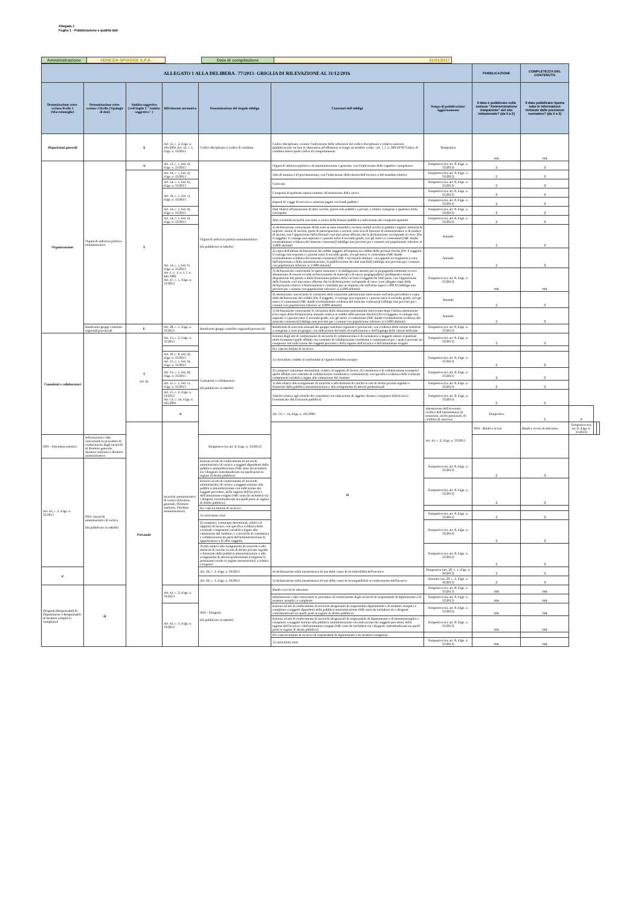Allegato 1
Foglio 1 - Pubblicazione e qualità dati
| Amministrazione | VENEZIA SPIAGGE S.P.A. | | Data di compilazione | 31/01/2017 |
| ALLEGATO 1 ALLA DELIBERA . 77/2013- GRIGLIA DI RILEVAZIONE AL 31/12/2016 | | | | | | | PUBBLICAZIONE | COMPLETEZZA DEL CONTENUTO | | | |
| Denominazione sotto-sezione livello 1 (Macrofamiglie) | Denominazione sotto-sezione 2 livello (Tipologie di dati) | Ambito soggettivo (vedi foglio 3 "Ambito soggettivo" ) | Riferimento normativo | Denominazione del singolo obbligo | Contenuti dell'obbligo | Tempo di pubblicazione/ Aggiornamento | Il dato è pubblicato nella sezione "Amministrazione trasparente" del sito istituzionale? (da 0 a 2) | Il dato pubblicato riporta tutte le informazioni richieste dalle previsioni normative? (da 0 a 3) | | | |
| Disposizioni generali | | A | Art. 55, c. 2, d.lgs. n. 165/2001 Art. 12, c. 1, d.lgs. n. 33/2013 | Codice disciplinare e codice di condotta | Codice disciplinare, recante l'indicazione delle infrazioni del codice disciplinare e relative sanzioni (pubblicazione on line in alternativa all'affissione in luogo accessibile a tutti - art. 7, l. n. 300/1970) Codice di condotta inteso quale codice di comportamento | Tempestivo | n/a | n/a | | | |
| Organizzazione | Organi di indirizzo politico-amministrativo | A | Art. 13, c. 1, lett. a), d.lgs. n. 33/2013 | Organi di indirizzo politico-amministrativo (da pubblicare in tabelle) | Organi di indirizzo politico e di amministrazione e gestione, con l'indicazione delle rispettive competenze | Tempestivo (ex art. 8, d.lgs. n. 33/2013) | 2 | 3 | | | |
| | | T | Art. 14, c. 1, lett. a), d.lgs. n. 33/2013 | | Atto di nomina o di proclamazione, con l'indicazione della durata dell'incarico o del mandato elettivo | Tempestivo (ex art. 8, d.lgs. n. 33/2013) | 2 | 3 | | | |
| | | | Art. 14, c. 1, lett. b), d.lgs. n. 33/2013 | | Curricula | Tempestivo (ex art. 8, d.lgs. n. 33/2013) | 2 | 3 | | | |
| | | | Art. 14, c. 1, lett. c), d.lgs. n. 33/2013 | | Compensi di qualsiasi natura connessi all'assunzione della carica | Tempestivo (ex art. 8, d.lgs. n. 33/2013) | 2 | 3 | | | |
| | | | | | Importi di viaggi di servizio e missioni pagati con fondi pubblici | Tempestivo (ex art. 8, d.lgs. n. 33/2013) | 2 | 3 | | | |
| | | | Art. 14, c. 1, lett. d), d.lgs. n. 33/2013 | | Dati relativi all'assunzione di altre cariche, presso enti pubblici o privati, e relativi compensi a qualsiasi titolo corrisposti | Tempestivo (ex art. 8, d.lgs. n. 33/2013) | 2 | 3 | | | |
| | | | Art. 14, c. 1, lett. e), d.lgs. n. 33/2013 | | Altri eventuali incarichi con oneri a carico della finanza pubblica e indicazione dei compensi spettanti | Tempestivo (ex art. 8, d.lgs. n. 33/2013) | 2 | 3 | | | |
| | | | Art. 14, c. 1, lett. f), d.lgs. n. 33/2013 Art. 1, c. 1, n. 5, l. n. 441/1982 Art. 47, c. 1, d.lgs. n. 33/2013 | | 1) dichiarazione concernente diritti reali su beni immobili e su beni mobili iscritti in pubblici registri, titolarità di imprese, azioni di società, quote di partecipazione a società, esercizio di funzioni di amministratore o di sindaco di società, con l'apposizione della formula «sul mio onore affermo che la dichiarazione corrisponde al vero» [Per il soggetto, il coniuge non separato e i parenti entro il secondo grado, ove gli stessi vi consentano (NB: dando eventualmente evidenza del mancato consenso)] (obbligo non previsto per i comuni con popolazione inferiore ai 15000 abitanti) | Annuale | 2 | 3 | | | |
| | | | | | 2) copia dell'ultima dichiarazione dei redditi soggetti all'imposta sui redditi delle persone fisiche [Per il soggetto, il coniuge non separato e i parenti entro il secondo grado, ove gli stessi vi consentano (NB: dando eventualmente evidenza del mancato consenso)] (NB: è necessario limitare, con appositi accorgimenti a cura dell'interessato o della amministrazione, la pubblicazione dei dati sensibili) (obbligo non previsto per i comuni con popolazione inferiore ai 15000 abitanti) | Annuale | 2 | 3 | | | |
| | | | | | 3) dichiarazione concernente le spese sostenute e le obbligazioni assunte per la propaganda elettorale ovvero attestazione di essersi avvalsi esclusivamente di materiali e di mezzi propagandistici predisposti e messi a disposizione dal partito o dalla formazione politica della cui lista il soggetto ha fatto parte, con l'apposizione della formula «sul mio onore affermo che la dichiarazione corrisponde al vero» (con allegate copie delle dichiarazioni relative a finanziamenti e contributi per un importo che nell'anno superi 5.000 €) (obbligo non previsto per i comuni con popolazione inferiore ai 15000 abitanti) | Tempestivo (ex art. 8, d.lgs. n. 33/2013) | n/a | n/a | | | |
| | | | | | 4) attestazione concernente le variazioni della situazione patrimoniale intervenute nell'anno precedente e copia della dichiarazione dei redditi [Per il soggetto, il coniuge non separato e i parenti entro il secondo grado, ove gli stessi vi consentano (NB: dando eventualmente evidenza del mancato consenso)] (obbligo non previsto per i comuni con popolazione inferiore ai 15000 abitanti) | Annuale | 2 | 3 | | | |
| | | | | | 5) dichiarazione concernente le variazioni della situazione patrimoniale intervenute dopo l'ultima attestazione (con copia della dichiarazione annuale relativa ai redditi delle persone fisiche) [Per il soggetto, il coniuge non separato e i parenti entro il secondo grado, ove gli stessi vi consentano (NB: dando eventualmente evidenza del mancato consenso)] (obbligo non previsto per i comuni con popolazione inferiore ai 15000 abitanti) | Annuale | 2 | 3 | | | |
| | Rendiconti gruppi consiliari regionali/provinciali | E | Art. 28, c. 1, d.lgs. n. 33/2013 | Rendiconti gruppi consiliari regionali/provinciali | Rendiconti di esercizio annuale dei gruppi consiliari regionali e provinciali, con evidenza delle risorse trasferite o assegnate a ciascun gruppo, con indicazione del titolo di trasferimento e dell'impiego delle risorse utilizzate | Tempestivo (ex art. 8, d.lgs. n. 33/2013) | | | | | |
| Consulenti e collaboratori | | T (ex A) | Art. 15, c. 2, d.lgs. n. 33/2013 | Consulenti e collaboratori (da pubblicare in tabelle) | Estremi degli atti di conferimento di incarichi di collaborazione o di consulenza a soggetti esterni a qualsiasi titolo (compresi quelli affidati con contratto di collaborazione coordinata e continuativa) per i quali è previsto un compenso con indicazione dei soggetti percettori, della ragione dell'incarico e dell'ammontare erogato | Tempestivo (ex art. 8, d.lgs. n. 33/2013) | 2 | 3 | | | |
| | | | | | Per ciascun titolare di incarico: | | | | | | |
| | | | Art. 10, c. 8, lett. d), d.lgs. n. 33/2013 Art. 15, c. 1, lett. b), d.lgs. n. 33/2013 | | 1) curriculum, redatto in conformità al vigente modello europeo | Tempestivo (ex art. 8, d.lgs. n. 33/2013) | 2 | 3 | | | |
| | | | Art. 15, c. 1, lett. d), d.lgs. n. 33/2013 | | 2) compensi comunque denominati, relativi al rapporto di lavoro, di consulenza o di collaborazione (compresi quelli affidati con contratto di collaborazione coordinata e continuativa), con specifica evidenza delle eventuali componenti variabili o legate alla valutazione del risultato | Tempestivo (ex art. 8, d.lgs. n. 33/2013) | 2 | 3 | | | |
| | | | Art. 15, c. 1, lett. c), d.lgs. n. 33/2013 | | 3) dati relativi allo svolgimento di incarichi o alla titolarità di cariche in enti di diritto privato regolati o finanziati dalla pubblica amministrazione o allo svolgimento di attività professionali | Tempestivo (ex art. 8, d.lgs. n. 33/2013) | 2 | 3 | | | |
| | | | Art. 15, c. 2, d.lgs. n. 33/2013 Art. 53, c. 14, d.lgs. n. 165/2001 | | Tabelle relative agli elenchi dei consulenti con indicazione di oggetto, durata e compenso dell'incarico (comunicate alla Funzione pubblica) | Tempestivo (ex art. 8, d.lgs. n. 33/2013) | 2 | 3 | | | |
| | | | A | | Art. 53, c. 14, d.lgs. n. 165/2001 | Attestazione dell'avvenuta verifica dell'insussistenza di situazioni, anche potenziali, di conflitto di interesse | Tempestivo | 2 | 3 | | |
| | | Personale | Incarichi amministrativi di vertice (Direttore generale, Direttore sanitario, Direttore amministrativo) | | H | Art. 41, c. 2, d.lgs. n. 33/2013 | SSN - Bandi e avvisi | Bandi e avvisi di selezione | Tempestivo (ex art. 8, d.lgs. n. 33/2013) | | |
| SSN - Procedure selettive | Informazioni e dati concernenti le procedure di conferimento degli incarichi di direttore generale, direttore sanitario e direttore amministrativo | | | Tempestivo (ex art. 8, d.lgs. n. 33/2013) | | | | | | | |
| Art. 41, c. 3, d.lgs. n. 33/2013 | SSN- Incarichi amministrativi di vertice (da pubblicare in tabelle) | | | Estremi ed atti di conferimento di incarichi amministrativi di vertice a soggetti dipendenti della pubblica amministrazione (NB: sono da includersi sia i dirigenti contrattualizzati sia quelli posti in regime di diritto pubblico) | | Tempestivo (ex art. 8, d.lgs. n. 33/2013) | 2 | 3 | | | |
| | | | | Estremi ed atti di conferimento di incarichi amministrativi di vertice a soggetti estranei alla pubblica amministrazione con indicazione dei soggetti percettori, della ragione dell'incarico e dell'ammontare erogato (NB: sono da includersi sia i dirigenti contrattualizzati sia quelli posti in regime di diritto pubblico) | | Tempestivo (ex art. 8, d.lgs. n. 33/2013) | 2 | 3 | | | |
| | | | | Per ciascun titolare di incarico: | | | | | | | |
| | | | | 1) curriculum vitae | | Tempestivo (ex art. 8, d.lgs. n. 33/2013) | 2 | 3 | | | |
| | | | | 2) compensi, comunque denominati, relativi al rapporto di lavoro, con specifica evidenza delle eventuali componenti variabili o legate alla valutazione del risultato, e a incarichi di consulenza e collaborazione da parte dell'amministrazione di appartenenza o di altro soggetto | | Tempestivo (ex art. 8, d.lgs. n. 33/2013) | 2 | 3 | | | |
| | | | | 3) dati relativi allo svolgimento di incarichi o alla titolarità di cariche in enti di diritto privato regolati o finanziati dalla pubblica amministrazione o allo svolgimento di attività professionali (comprese le prestazioni svolte in regime intramurario), e relativi compensi | | Tempestivo (ex art. 8, d.lgs. n. 33/2013) | 2 | 3 | | | |
| P | | | | Art. 20, c. 3, d.lgs. n. 39/2013 | 4) dichiarazione sulla insussistenza di una delle cause di inconferibilità dell'incarico | Tempestivo (art. 20, c. 1, d.lgs. n. 39/2013) | 2 | 3 | | | |
| | | | | Art. 20, c. 3, d.lgs. n. 39/2013 | 5) dichiarazione sulla insussistenza di una delle cause di incompatibilità al conferimento dell'incarico | Annuale (art. 20, c. 2, d.lgs. n. 39/2013) | 2 | 3 | | | |
| Dirigenti (Responsabili di Dipartimento e Responsabili di strutture semplici e complesse) | H | | Art. 41, c. 2, d.lgs. n. 33/2013 | SSN - Dirigenti (da pubblicare in tabelle) | Bandi e avvisi di selezione | Tempestivo (ex art. 8, d.lgs. n. 33/2013) | n/a | n/a | | | |
| | | | | | Informazioni e dati concernenti le procedure di conferimento degli incarichi di responsabile di dipartimento e di strutture semplici e complesse | Tempestivo (ex art. 8, d.lgs. n. 33/2013) | n/a | n/a | | | |
| | | | Art. 41, c. 3, d.lgs. n. 33/2013 | | Estremi ed atti di conferimento di incarichi dirigenziali di responsabile dipartimento e di strutture semplici e complesse a soggetti dipendenti della pubblica amministrazione (NB: sono da includersi sia i dirigenti contrattualizzati sia quelli posti in regime di diritto pubblico) | Tempestivo (ex art. 8, d.lgs. n. 33/2013) | n/a | n/a | | | |
| | | | | | Estremi ed atti di conferimento di incarichi dirigenziali di responsabile di dipartimento e di strutturesemplici e complesse a soggetti estranei alla pubblica amministrazione con indicazione dei soggetti percettori, della ragione dell'incarico e dell'ammontare erogato (NB: sono da includersi sia i dirigenti contrattualizzati sia quelli posti in regime di diritto pubblico) | Tempestivo (ex art. 8, d.lgs. n. 33/2013) | n/a | n/a | | | |
| | | | | | Per ciascun titolare di incarico di responsabile di dipartimento e di struttura complessa: | | | | | | |
| | | | | | 1) curriculum vitae | Tempestivo (ex art. 8, d.lgs. n. 33/2013) | n/a | n/a | | | |